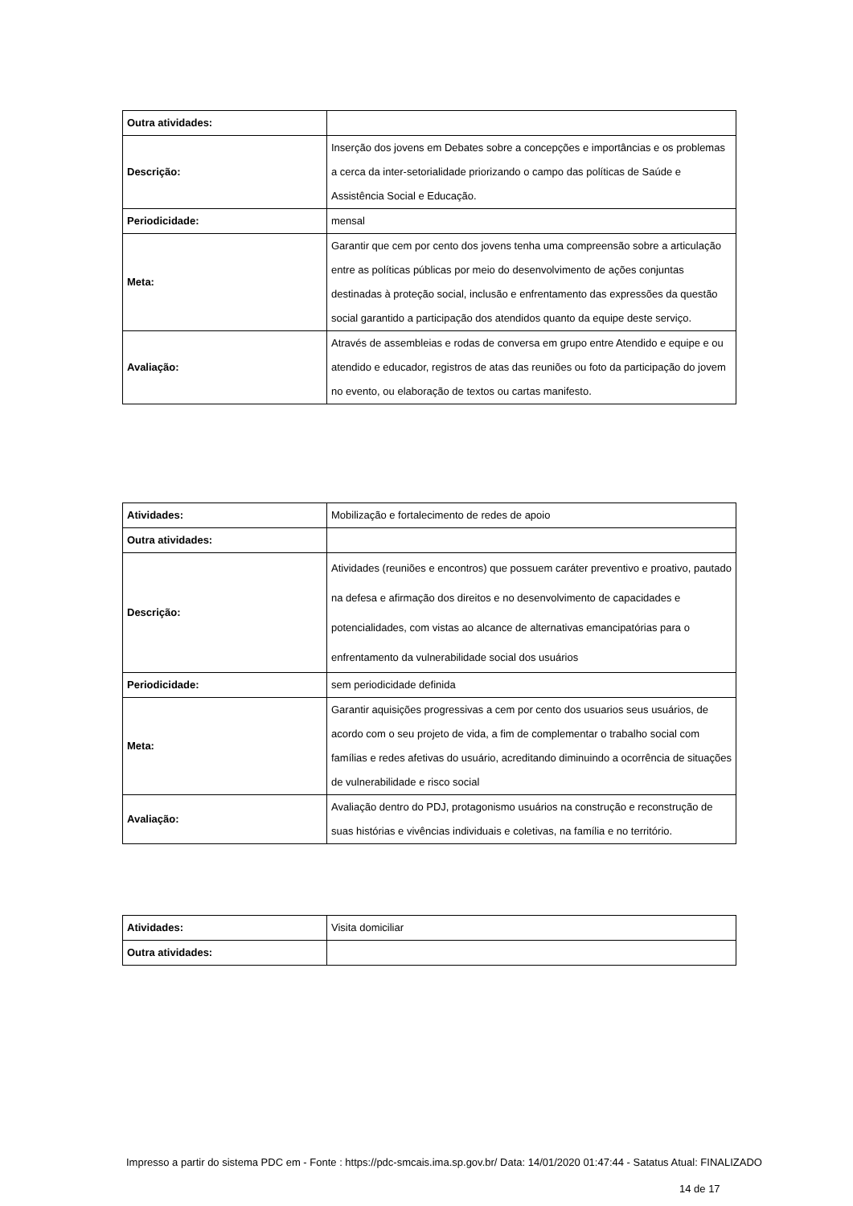| Outra atividades: | |
| Descrição: | Inserção dos jovens em Debates sobre a concepções e importâncias e os problemas a cerca da inter-setorialidade priorizando o campo das políticas de Saúde e Assistência Social e Educação. |
| Periodicidade: | mensal |
| Meta: | Garantir que cem por cento dos jovens tenha uma compreensão sobre a articulação entre as políticas públicas por meio do desenvolvimento de ações conjuntas destinadas à proteção social, inclusão e enfrentamento das expressões da questão social garantido a participação dos atendidos quanto da equipe deste serviço. |
| Avaliação: | Através de assembleias e rodas de conversa em grupo entre Atendido e equipe e ou atendido e educador, registros de atas das reuniões ou foto da participação do jovem no evento, ou elaboração de textos ou cartas manifesto. |
| Atividades: | Mobilização e fortalecimento de redes de apoio |
| Outra atividades: | |
| Descrição: | Atividades (reuniões e encontros) que possuem caráter preventivo e proativo, pautado na defesa e afirmação dos direitos e no desenvolvimento de capacidades e potencialidades, com vistas ao alcance de alternativas emancipatórias para o enfrentamento da vulnerabilidade social dos usuários |
| Periodicidade: | sem periodicidade definida |
| Meta: | Garantir aquisições progressivas a cem por cento dos usuarios seus usuários, de acordo com o seu projeto de vida, a fim de complementar o trabalho social com famílias e redes afetivas do usuário, acreditando diminuindo a ocorrência de situações de vulnerabilidade e risco social |
| Avaliação: | Avaliação dentro do PDJ, protagonismo usuários na construção e reconstrução de suas histórias e vivências individuais e coletivas, na família e no território. |
| Atividades: | Visita domiciliar |
| Outra atividades: | |
Impresso a partir do sistema PDC em - Fonte : https://pdc-smcais.ima.sp.gov.br/ Data: 14/01/2020 01:47:44 - Satatus Atual: FINALIZADO
14 de 17